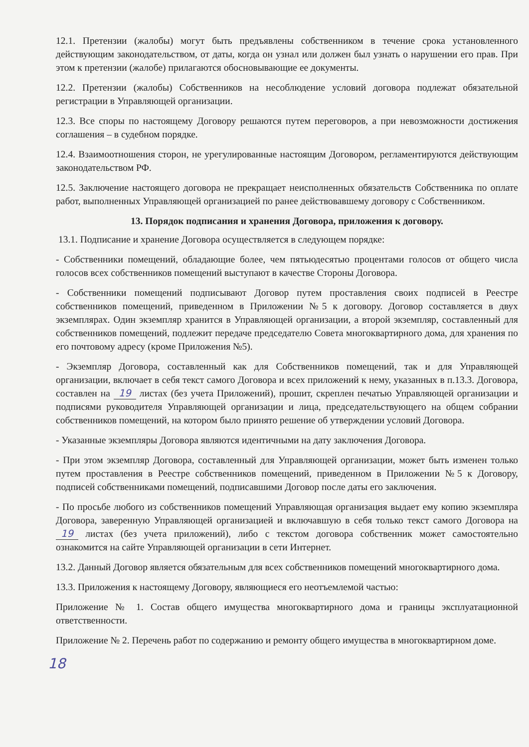12.1. Претензии (жалобы) могут быть предъявлены собственником в течение срока установленного действующим законодательством, от даты, когда он узнал или должен был узнать о нарушении его прав. При этом к претензии (жалобе) прилагаются обосновывающие ее документы.
12.2. Претензии (жалобы) Собственников на несоблюдение условий договора подлежат обязательной регистрации в Управляющей организации.
12.3. Все споры по настоящему Договору решаются путем переговоров, а при невозможности достижения соглашения – в судебном порядке.
12.4. Взаимоотношения сторон, не урегулированные настоящим Договором, регламентируются действующим законодательством РФ.
12.5. Заключение настоящего договора не прекращает неисполненных обязательств Собственника по оплате работ, выполненных Управляющей организацией по ранее действовавшему договору с Собственником.
13. Порядок подписания и хранения Договора, приложения к договору.
13.1. Подписание и хранение Договора осуществляется в следующем порядке:
- Собственники помещений, обладающие более, чем пятьюдесятью процентами голосов от общего числа голосов всех собственников помещений выступают в качестве Стороны Договора.
- Собственники помещений подписывают Договор путем проставления своих подписей в Реестре собственников помещений, приведенном в Приложении №5 к договору. Договор составляется в двух экземплярах. Один экземпляр хранится в Управляющей организации, а второй экземпляр, составленный для собственников помещений, подлежит передаче председателю Совета многоквартирного дома, для хранения по его почтовому адресу (кроме Приложения №5).
- Экземпляр Договора, составленный как для Собственников помещений, так и для Управляющей организации, включает в себя текст самого Договора и всех приложений к нему, указанных в п.13.3. Договора, составлен на 19 листах (без учета Приложений), прошит, скреплен печатью Управляющей организации и подписями руководителя Управляющей организации и лица, председательствующего на общем собрании собственников помещений, на котором было принято решение об утверждении условий Договора.
- Указанные экземпляры Договора являются идентичными на дату заключения Договора.
- При этом экземпляр Договора, составленный для Управляющей организации, может быть изменен только путем проставления в Реестре собственников помещений, приведенном в Приложении №5 к Договору, подписей собственниками помещений, подписавшими Договор после даты его заключения.
- По просьбе любого из собственников помещений Управляющая организация выдает ему копию экземпляра Договора, заверенную Управляющей организацией и включавшую в себя только текст самого Договора на 19 листах (без учета приложений), либо с текстом договора собственник может самостоятельно ознакомится на сайте Управляющей организации в сети Интернет.
13.2. Данный Договор является обязательным для всех собственников помещений многоквартирного дома.
13.3. Приложения к настоящему Договору, являющиеся его неотъемлемой частью:
Приложение № 1. Состав общего имущества многоквартирного дома и границы эксплуатационной ответственности.
Приложение № 2. Перечень работ по содержанию и ремонту общего имущества в многоквартирном доме.
18